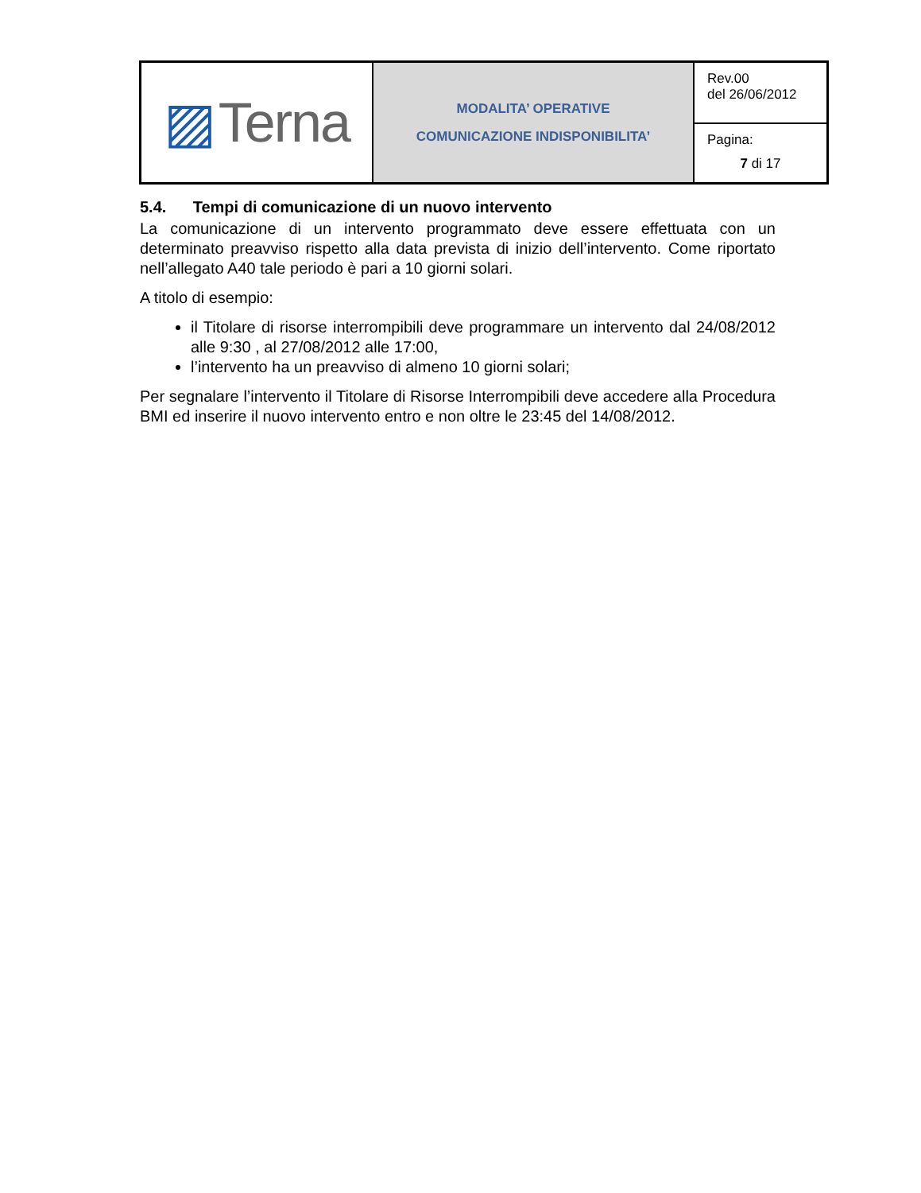| ▨ Terna | MODALITA’ OPERATIVE COMUNICAZIONE INDISPONIBILITA’ | Rev.00 del 26/06/2012 |
| | | Pagina: 7 di 17 |
5.4. Tempi di comunicazione di un nuovo intervento
La comunicazione di un intervento programmato deve essere effettuata con un determinato preavviso rispetto alla data prevista di inizio dell’intervento. Come riportato nell’allegato A40 tale periodo è pari a 10 giorni solari.
A titolo di esempio:
il Titolare di risorse interrompibili deve programmare un intervento dal 24/08/2012 alle 9:30 , al 27/08/2012 alle 17:00,
l’intervento ha un preavviso di almeno 10 giorni solari;
Per segnalare l’intervento il Titolare di Risorse Interrompibili deve accedere alla Procedura BMI ed inserire il nuovo intervento entro e non oltre le 23:45 del 14/08/2012.